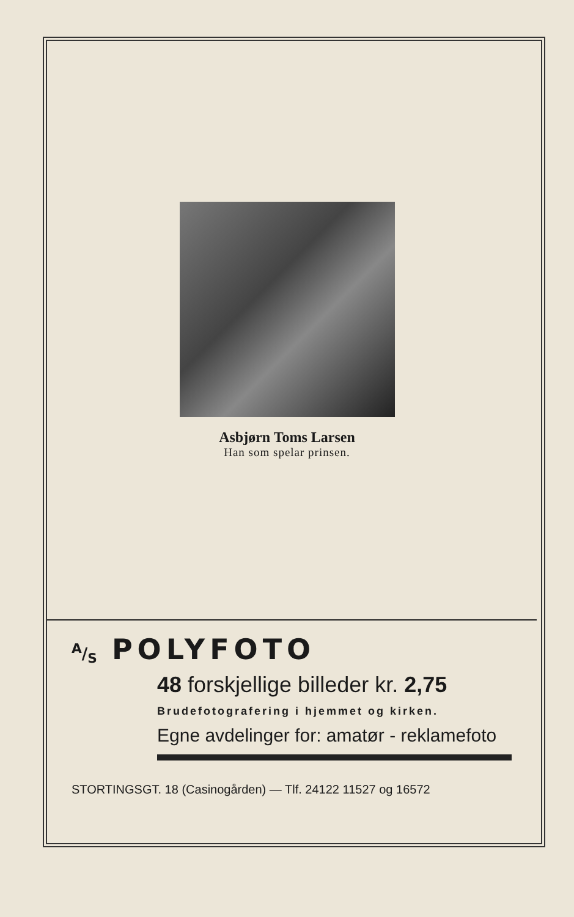Asbjørn Toms Larsen
Han som spelar prinsen.
A/S POLYFOTO
48 forskjellige billeder kr. 2,75
Brudefotografering i hjemmet og kirken.
Egne avdelinger for: amatør - reklamefoto
STORTINGSGT. 18 (Casinogården) — Tlf. 24122 11527 og 16572